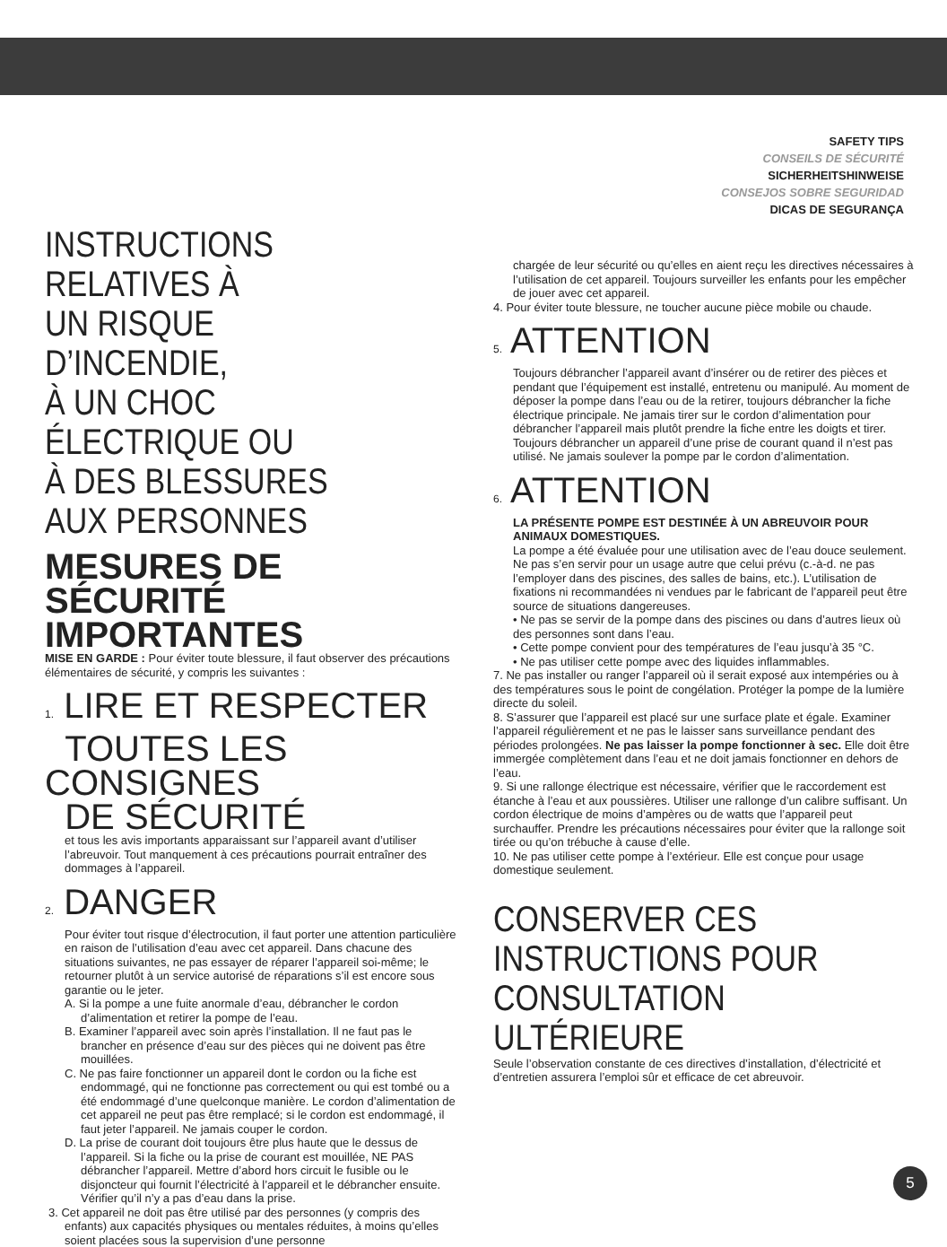SAFETY TIPS
CONSEILS DE SÉCURITÉ
SICHERHEITSHINWEISE
CONSEJOS SOBRE SEGURIDAD
DICAS DE SEGURANÇA
INSTRUCTIONS RELATIVES À
UN RISQUE D’INCENDIE,
À UN CHOC ÉLECTRIQUE OU
À DES BLESSURES
AUX PERSONNES
MESURES DE SÉCURITÉ
IMPORTANTES
MISE EN GARDE : Pour éviter toute blessure, il faut observer des précautions élémentaires de sécurité, y compris les suivantes :
1. LIRE ET RESPECTER
TOUTES LES CONSIGNES
DE SÉCURITÉ
et tous les avis importants apparaissant sur l’appareil avant d’utiliser l’abreuvoir. Tout manquement à ces précautions pourrait entraîner des dommages à l’appareil.
2. DANGER
Pour éviter tout risque d’électrocution, il faut porter une attention particulière en raison de l’utilisation d’eau avec cet appareil. Dans chacune des situations suivantes, ne pas essayer de réparer l’appareil soi-même; le retourner plutôt à un service autorisé de réparations s’il est encore sous garantie ou le jeter.
A. Si la pompe a une fuite anormale d’eau, débrancher le cordon d’alimentation et retirer la pompe de l’eau.
B. Examiner l’appareil avec soin après l’installation. Il ne faut pas le brancher en présence d’eau sur des pièces qui ne doivent pas être mouillées.
C. Ne pas faire fonctionner un appareil dont le cordon ou la fiche est endommagé, qui ne fonctionne pas correctement ou qui est tombé ou a été endommagé d’une quelconque manière. Le cordon d’alimentation de cet appareil ne peut pas être remplacé; si le cordon est endommagé, il faut jeter l’appareil. Ne jamais couper le cordon.
D. La prise de courant doit toujours être plus haute que le dessus de l’appareil. Si la fiche ou la prise de courant est mouillée, NE PAS débrancher l’appareil. Mettre d’abord hors circuit le fusible ou le disjoncteur qui fournit l’électricité à l’appareil et le débrancher ensuite. Vérifier qu’il n’y a pas d’eau dans la prise.
3. Cet appareil ne doit pas être utilisé par des personnes (y compris des enfants) aux capacités physiques ou mentales réduites, à moins qu’elles soient placées sous la supervision d’une personne
chargée de leur sécurité ou qu’elles en aient reçu les directives nécessaires à l’utilisation de cet appareil. Toujours surveiller les enfants pour les empêcher de jouer avec cet appareil.
4. Pour éviter toute blessure, ne toucher aucune pièce mobile ou chaude.
5. ATTENTION
Toujours débrancher l’appareil avant d’insérer ou de retirer des pièces et pendant que l’équipement est installé, entretenu ou manipulé. Au moment de déposer la pompe dans l’eau ou de la retirer, toujours débrancher la fiche électrique principale. Ne jamais tirer sur le cordon d’alimentation pour débrancher l’appareil mais plutôt prendre la fiche entre les doigts et tirer. Toujours débrancher un appareil d’une prise de courant quand il n’est pas utilisé. Ne jamais soulever la pompe par le cordon d’alimentation.
6. ATTENTION
LA PRÉSENTE POMPE EST DESTINÉE À UN ABREUVOIR POUR ANIMAUX DOMESTIQUES.
La pompe a été évaluée pour une utilisation avec de l’eau douce seulement. Ne pas s’en servir pour un usage autre que celui prévu (c.-à-d. ne pas l’employer dans des piscines, des salles de bains, etc.). L’utilisation de fixations ni recommandées ni vendues par le fabricant de l’appareil peut être source de situations dangereuses.
• Ne pas se servir de la pompe dans des piscines ou dans d’autres lieux où des personnes sont dans l’eau.
• Cette pompe convient pour des températures de l’eau jusqu’à 35 °C.
• Ne pas utiliser cette pompe avec des liquides inflammables.
7. Ne pas installer ou ranger l’appareil où il serait exposé aux intempéries ou à des températures sous le point de congélation. Protéger la pompe de la lumière directe du soleil.
8. S’assurer que l’appareil est placé sur une surface plate et égale. Examiner l’appareil régulièrement et ne pas le laisser sans surveillance pendant des périodes prolongées. Ne pas laisser la pompe fonctionner à sec. Elle doit être immergée complètement dans l’eau et ne doit jamais fonctionner en dehors de l’eau.
9. Si une rallonge électrique est nécessaire, vérifier que le raccordement est étanche à l’eau et aux poussières. Utiliser une rallonge d’un calibre suffisant. Un cordon électrique de moins d’ampères ou de watts que l’appareil peut surchauffer. Prendre les précautions nécessaires pour éviter que la rallonge soit tirée ou qu’on trébuche à cause d’elle.
10. Ne pas utiliser cette pompe à l’extérieur. Elle est conçue pour usage domestique seulement.
CONSERVER CES
INSTRUCTIONS POUR
CONSULTATION ULTÉRIEURE
Seule l’observation constante de ces directives d’installation, d’électricité et d’entretien assurera l’emploi sûr et efficace de cet abreuvoir.
5